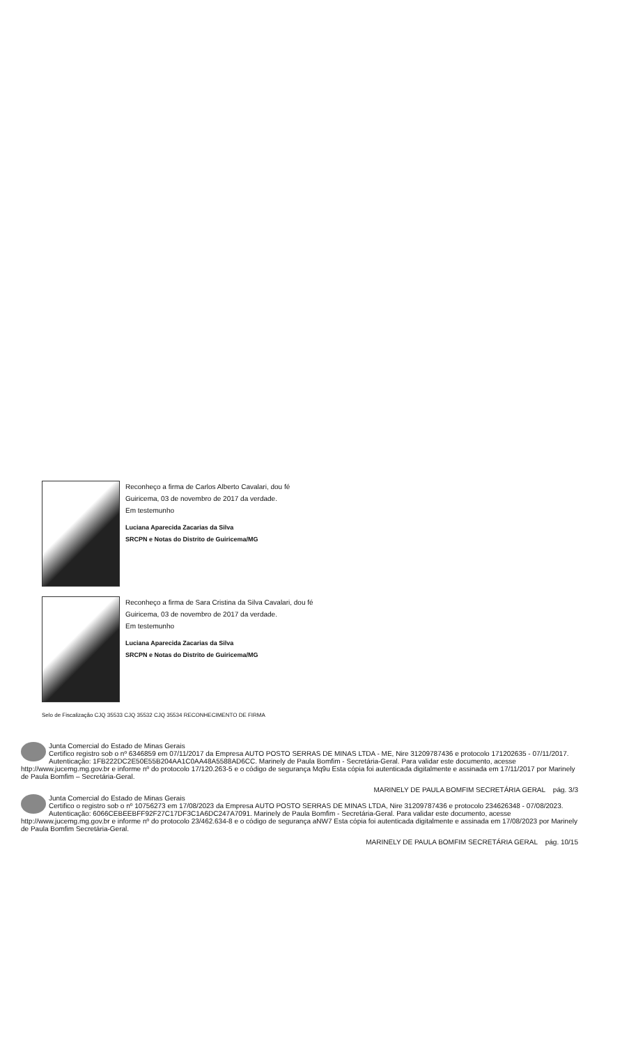Reconheço a firma de Carlos Alberto Cavalari, dou fé
Guiricema, 03 de novembro de 2017 da verdade.
Em testemunho
Luciana Aparecida Zacarias da Silva
SRCPN e Notas do Distrito de Guiricema/MG
Reconheço a firma de Sara Cristina da Silva Cavalari, dou fé
Guiricema, 03 de novembro de 2017 da verdade.
Em testemunho
Luciana Aparecida Zacarias da Silva
SRCPN e Notas do Distrito de Guiricema/MG
Selo de Fiscalização CJQ 35533 CJQ 35532 CJQ 35534 RECONHECIMENTO DE FIRMA
Junta Comercial do Estado de Minas Gerais
Certifico registro sob o nº 6346859 em 07/11/2017 da Empresa AUTO POSTO SERRAS DE MINAS LTDA - ME, Nire 31209787436 e protocolo 171202635 - 07/11/2017. Autenticação: 1FB222DC2E50E55B204AA1C0AA48A5588AD6CC. Marinely de Paula Bomfim - Secretária-Geral. Para validar este documento, acesse http://www.jucemg.mg.gov.br e informe nº do protocolo 17/120.263-5 e o código de segurança Mq9u Esta cópia foi autenticada digitalmente e assinada em 17/11/2017 por Marinely de Paula Bomfim – Secretária-Geral.
MARINELY DE PAULA BOMFIM SECRETÁRIA GERAL pág. 3/3
Junta Comercial do Estado de Minas Gerais
Certifico o registro sob o nº 10756273 em 17/08/2023 da Empresa AUTO POSTO SERRAS DE MINAS LTDA, Nire 31209787436 e protocolo 234626348 - 07/08/2023. Autenticação: 6066CEBEEBFF92F27C17DF3C1A6DC247A7091. Marinely de Paula Bomfim - Secretária-Geral. Para validar este documento, acesse http://www.jucemg.mg.gov.br e informe nº do protocolo 23/462.634-8 e o código de segurança aNW7 Esta cópia foi autenticada digitalmente e assinada em 17/08/2023 por Marinely de Paula Bomfim Secretária-Geral.
MARINELY DE PAULA BOMFIM SECRETÁRIA GERAL pág. 10/15